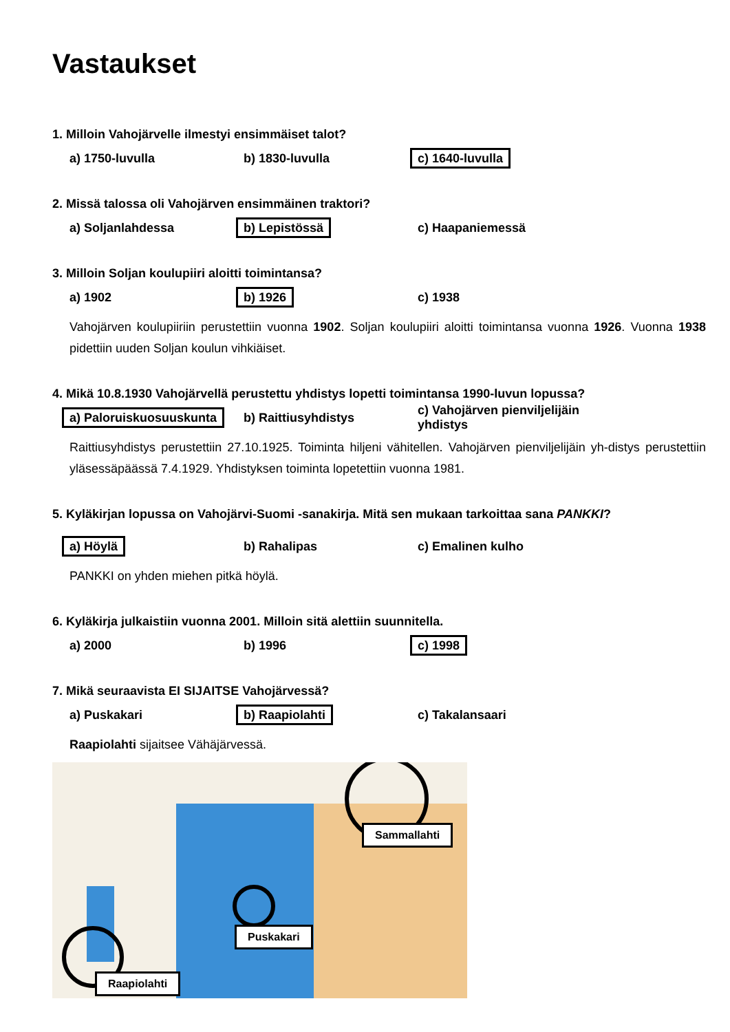Vastaukset
1. Milloin Vahojärvelle ilmestyi ensimmäiset talot?
a) 1750-luvulla b) 1830-luvulla c) 1640-luvulla
2. Missä talossa oli Vahojärven ensimmäinen traktori?
a) Soljanlahdessa b) Lepistössä c) Haapaniemessä
3. Milloin Soljan koulupiiri aloitti toimintansa?
a) 1902 b) 1926 c) 1938
Vahojärven koulupiiriin perustettiin vuonna 1902. Soljan koulupiiri aloitti toimintansa vuonna 1926. Vuonna 1938 pidettiin uuden Soljan koulun vihkiäiset.
4. Mikä 10.8.1930 Vahojärvellä perustettu yhdistys lopetti toimintansa 1990-luvun lopussa?
a) Paloruiskuosuuskunta b) Raittiusyhdistys c) Vahojärven pienviljelijäin yhdistys
Raittiusyhdistys perustettiin 27.10.1925. Toiminta hiljeni vähitellen. Vahojärven pienviljelijäin yh-distys perustettiin yläsessäpäässä 7.4.1929. Yhdistyksen toiminta lopetettiin vuonna 1981.
5. Kyläkirjan lopussa on Vahojärvi-Suomi -sanakirja. Mitä sen mukaan tarkoittaa sana PANKKI?
a) Höylä b) Rahalipas c) Emalinen kulho
PANKKI on yhden miehen pitkä höylä.
6. Kyläkirja julkaistiin vuonna 2001. Milloin sitä alettiin suunnitella.
a) 2000 b) 1996 c) 1998
7. Mikä seuraavista EI SIJAITSE Vahojärvessä?
a) Puskakari b) Raapiolahti c) Takalansaari
Raapiolahti sijaitsee Vähäjärvessä.
Sammallahti
Puskakari
Raapiolahti